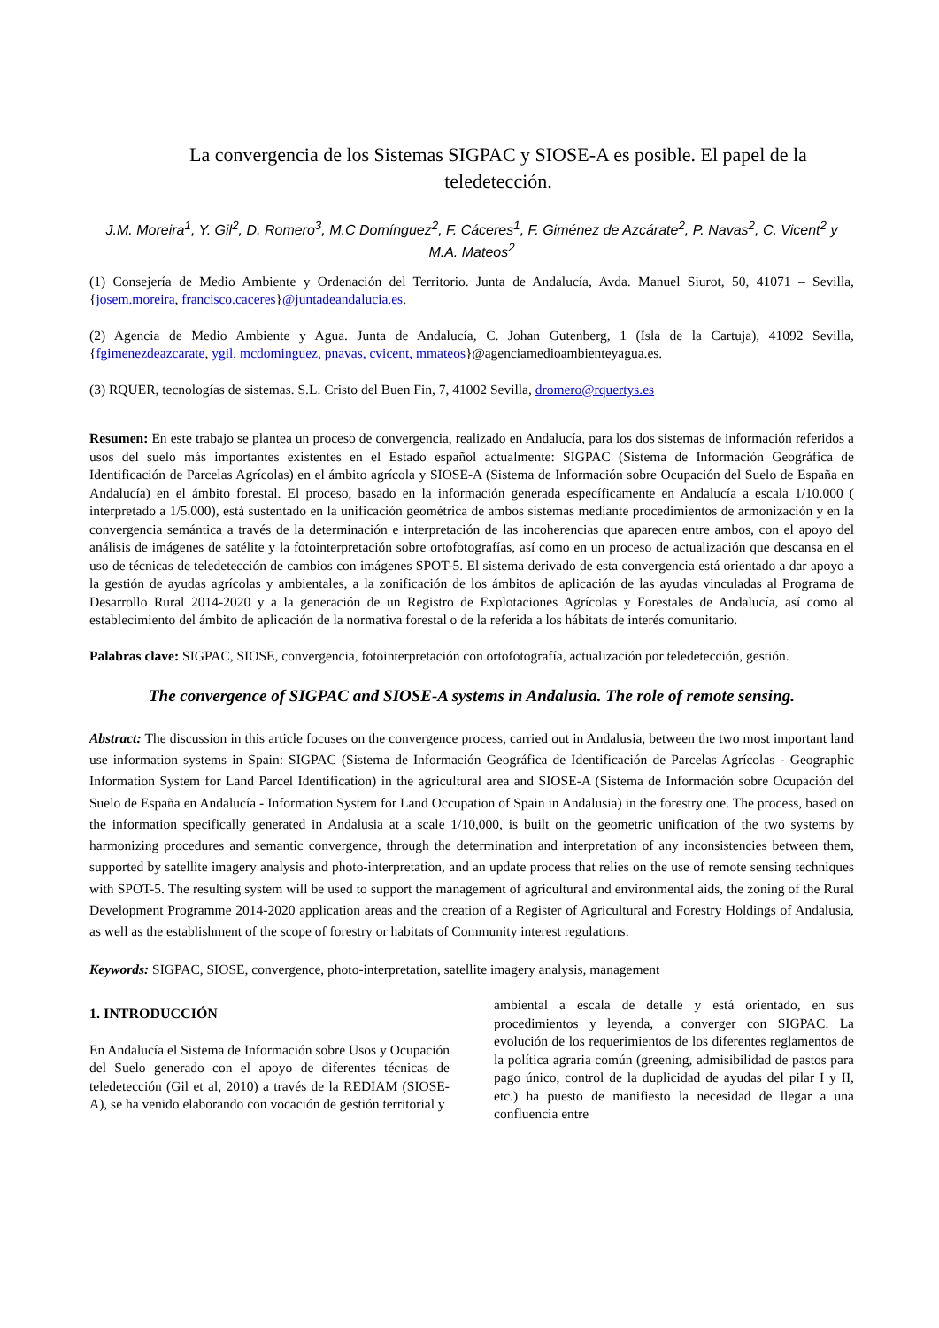La convergencia de los Sistemas SIGPAC y SIOSE-A es posible. El papel de la teledetección.
J.M. Moreira<sup>1</sup>, Y. Gil<sup>2</sup>, D. Romero<sup>3</sup>, M.C Domínguez<sup>2</sup>, F. Cáceres<sup>1</sup>, F. Giménez de Azcárate<sup>2</sup>, P. Navas<sup>2</sup>, C. Vicent<sup>2</sup> y M.A. Mateos<sup>2</sup>
(1) Consejería de Medio Ambiente y Ordenación del Territorio. Junta de Andalucía, Avda. Manuel Siurot, 50, 41071 – Sevilla, {josem.moreira, francisco.caceres}@juntadeandalucia.es.
(2) Agencia de Medio Ambiente y Agua. Junta de Andalucía, C. Johan Gutenberg, 1 (Isla de la Cartuja), 41092 Sevilla, {fgimenezdeazcarate, ygil, mcdominguez, pnavas, cvicent, mmateos}@agenciamedioambienteyagua.es.
(3) RQUER, tecnologías de sistemas. S.L. Cristo del Buen Fin, 7, 41002 Sevilla, dromero@rquertys.es
Resumen: En este trabajo se plantea un proceso de convergencia, realizado en Andalucía, para los dos sistemas de información referidos a usos del suelo más importantes existentes en el Estado español actualmente: SIGPAC (Sistema de Información Geográfica de Identificación de Parcelas Agrícolas) en el ámbito agrícola y SIOSE-A (Sistema de Información sobre Ocupación del Suelo de España en Andalucía) en el ámbito forestal. El proceso, basado en la información generada específicamente en Andalucía a escala 1/10.000 ( interpretado a 1/5.000), está sustentado en la unificación geométrica de ambos sistemas mediante procedimientos de armonización y en la convergencia semántica a través de la determinación e interpretación de las incoherencias que aparecen entre ambos, con el apoyo del análisis de imágenes de satélite y la fotointerpretación sobre ortofotografías, así como en un proceso de actualización que descansa en el uso de técnicas de teledetección de cambios con imágenes SPOT-5. El sistema derivado de esta convergencia está orientado a dar apoyo a la gestión de ayudas agrícolas y ambientales, a la zonificación de los ámbitos de aplicación de las ayudas vinculadas al Programa de Desarrollo Rural 2014-2020 y a la generación de un Registro de Explotaciones Agrícolas y Forestales de Andalucía, así como al establecimiento del ámbito de aplicación de la normativa forestal o de la referida a los hábitats de interés comunitario.
Palabras clave: SIGPAC, SIOSE, convergencia, fotointerpretación con ortofotografía, actualización por teledetección, gestión.
The convergence of SIGPAC and SIOSE-A systems in Andalusia. The role of remote sensing.
Abstract: The discussion in this article focuses on the convergence process, carried out in Andalusia, between the two most important land use information systems in Spain: SIGPAC (Sistema de Información Geográfica de Identificación de Parcelas Agrícolas - Geographic Information System for Land Parcel Identification) in the agricultural area and SIOSE-A (Sistema de Información sobre Ocupación del Suelo de España en Andalucía - Information System for Land Occupation of Spain in Andalusia) in the forestry one. The process, based on the information specifically generated in Andalusia at a scale 1/10,000, is built on the geometric unification of the two systems by harmonizing procedures and semantic convergence, through the determination and interpretation of any inconsistencies between them, supported by satellite imagery analysis and photo-interpretation, and an update process that relies on the use of remote sensing techniques with SPOT-5. The resulting system will be used to support the management of agricultural and environmental aids, the zoning of the Rural Development Programme 2014-2020 application areas and the creation of a Register of Agricultural and Forestry Holdings of Andalusia, as well as the establishment of the scope of forestry or habitats of Community interest regulations.
Keywords: SIGPAC, SIOSE, convergence, photo-interpretation, satellite imagery analysis, management
1. INTRODUCCIÓN
En Andalucía el Sistema de Información sobre Usos y Ocupación del Suelo generado con el apoyo de diferentes técnicas de teledetección (Gil et al, 2010) a través de la REDIAM (SIOSE-A), se ha venido elaborando con vocación de gestión territorial y
ambiental a escala de detalle y está orientado, en sus procedimientos y leyenda, a converger con SIGPAC. La evolución de los requerimientos de los diferentes reglamentos de la política agraria común (greening, admisibilidad de pastos para pago único, control de la duplicidad de ayudas del pilar I y II, etc.) ha puesto de manifiesto la necesidad de llegar a una confluencia entre